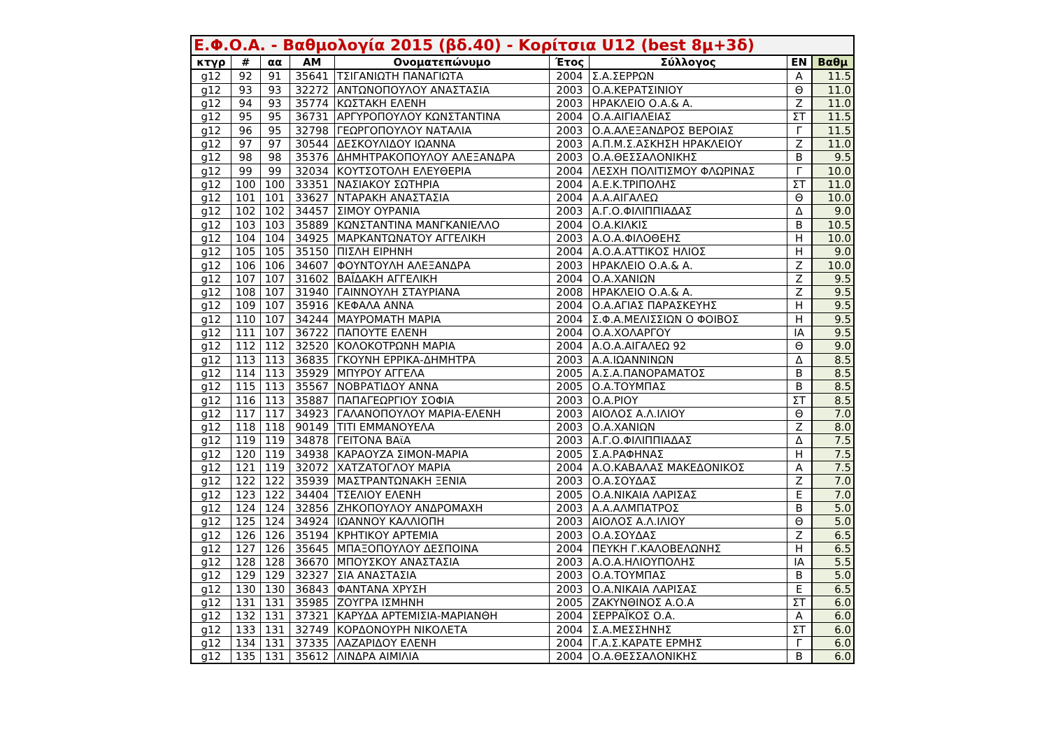| Ε.Φ.Ο.Α. - Βαθμολογία 2015 (βδ.40) - Κορίτσια U12 (best 8μ+3δ) | | | | | | | | |
| --- | --- | --- | --- | --- | --- | --- | --- | --- |
| κτγρ | # | αα | AM | Ονοματεπώνυμο | Έτος | Σύλλογος | EN | Βαθμ |
| g12 | 92 | 91 | 35641 | ΤΣΙΓΑΝΙΩΤΗ ΠΑΝΑΓΙΩΤΑ | 2004 | Σ.Α.ΣΕΡΡΩΝ | Α | 11.5 |
| g12 | 93 | 93 | 32272 | ΑΝΤΩΝΟΠΟΥΛΟΥ ΑΝΑΣΤΑΣΙΑ | 2003 | Ο.Α.ΚΕΡΑΤΣΙΝΙΟΥ | Θ | 11.0 |
| g12 | 94 | 93 | 35774 | ΚΩΣΤΑΚΗ ΕΛΕΝΗ | 2003 | ΗΡΑΚΛΕΙΟ Ο.Α.& Α. | Ζ | 11.0 |
| g12 | 95 | 95 | 36731 | ΑΡΓΥΡΟΠΟΥΛΟΥ ΚΩΝΣΤΑΝΤΙΝΑ | 2004 | Ο.Α.ΑΙΓΙΑΛΕΙΑΣ | ΣΤ | 11.5 |
| g12 | 96 | 95 | 32798 | ΓΕΩΡΓΟΠΟΥΛΟΥ ΝΑΤΑΛΙΑ | 2003 | Ο.Α.ΑΛΕΞΑΝΔΡΟΣ ΒΕΡΟΙΑΣ | Γ | 11.5 |
| g12 | 97 | 97 | 30544 | ΔΕΣΚΟΥΛΙΔΟΥ ΙΩΑΝΝΑ | 2003 | Α.Π.Μ.Σ.ΑΣΚΗΣΗ ΗΡΑΚΛΕΙΟΥ | Ζ | 11.0 |
| g12 | 98 | 98 | 35376 | ΔΗΜΗΤΡΑΚΟΠΟΥΛΟΥ ΑΛΕΞΑΝΔΡΑ | 2003 | Ο.Α.ΘΕΣΣΑΛΟΝΙΚΗΣ | Β | 9.5 |
| g12 | 99 | 99 | 32034 | ΚΟΥΤΣΟΤΟΛΗ ΕΛΕΥΘΕΡΙΑ | 2004 | ΛΕΣΧΗ ΠΟΛΙΤΙΣΜΟΥ ΦΛΩΡΙΝΑΣ | Γ | 10.0 |
| g12 | 100 | 100 | 33351 | ΝΑΣΙΑΚΟΥ ΣΩΤΗΡΙΑ | 2004 | Α.Ε.Κ.ΤΡΙΠΟΛΗΣ | ΣΤ | 11.0 |
| g12 | 101 | 101 | 33627 | ΝΤΑΡΑΚΗ ΑΝΑΣΤΑΣΙΑ | 2004 | Α.Α.ΑΙΓΑΛΕΩ | Θ | 10.0 |
| g12 | 102 | 102 | 34457 | ΣΙΜΟΥ ΟΥΡΑΝΙΑ | 2003 | Α.Γ.Ο.ΦΙΛΙΠΠΙΑΔΑΣ | Δ | 9.0 |
| g12 | 103 | 103 | 35889 | ΚΩΝΣΤΑΝΤΙΝΑ ΜΑΝΓΚΑΝΙΕΛΛΟ | 2004 | Ο.Α.ΚΙΛΚΙΣ | Β | 10.5 |
| g12 | 104 | 104 | 34925 | ΜΑΡΚΑΝΤΩΝΑΤΟΥ ΑΓΓΕΛΙΚΗ | 2003 | Α.Ο.Α.ΦΙΛΟΘΕΗΣ | Η | 10.0 |
| g12 | 105 | 105 | 35150 | ΠΙΣΛΗ ΕΙΡΗΝΗ | 2004 | Α.Ο.Α.ΑΤΤΙΚΟΣ ΗΛΙΟΣ | Η | 9.0 |
| g12 | 106 | 106 | 34607 | ΦΟΥΝΤΟΥΛΗ ΑΛΕΞΑΝΔΡΑ | 2003 | ΗΡΑΚΛΕΙΟ Ο.Α.& Α. | Ζ | 10.0 |
| g12 | 107 | 107 | 31602 | ΒΑΪΔΑΚΗ ΑΓΓΕΛΙΚΗ | 2004 | Ο.Α.ΧΑΝΙΩΝ | Ζ | 9.5 |
| g12 | 108 | 107 | 31940 | ΓΑΙΝΝΟΥΛΗ ΣΤΑΥΡΙΑΝΑ | 2008 | ΗΡΑΚΛΕΙΟ Ο.Α.& Α. | Ζ | 9.5 |
| g12 | 109 | 107 | 35916 | ΚΕΦΑΛΑ ΑΝΝΑ | 2004 | Ο.Α.ΑΓΙΑΣ ΠΑΡΑΣΚΕΥΗΣ | Η | 9.5 |
| g12 | 110 | 107 | 34244 | ΜΑΥΡΟΜΑΤΗ ΜΑΡΙΑ | 2004 | Σ.Φ.Α.ΜΕΛΙΣΣΙΩΝ Ο ΦΟΙΒΟΣ | Η | 9.5 |
| g12 | 111 | 107 | 36722 | ΠΑΠΟΥΤΕ ΕΛΕΝΗ | 2004 | Ο.Α.ΧΟΛΑΡΓΟΥ | ΙΑ | 9.5 |
| g12 | 112 | 112 | 32520 | ΚΟΛΟΚΟΤΡΩΝΗ ΜΑΡΙΑ | 2004 | Α.Ο.Α.ΑΙΓΑΛΕΩ 92 | Θ | 9.0 |
| g12 | 113 | 113 | 36835 | ΓΚΟΥΝΗ ΕΡΡΙΚΑ-ΔΗΜΗΤΡΑ | 2003 | Α.Α.ΙΩΑΝΝΙΝΩΝ | Δ | 8.5 |
| g12 | 114 | 113 | 35929 | ΜΠΥΡΟΥ ΑΓΓΕΛΑ | 2005 | Α.Σ.Α.ΠΑΝΟΡΑΜΑΤΟΣ | Β | 8.5 |
| g12 | 115 | 113 | 35567 | ΝΟΒΡΑΤΙΔΟΥ ΑΝΝΑ | 2005 | Ο.Α.ΤΟΥΜΠΑΣ | Β | 8.5 |
| g12 | 116 | 113 | 35887 | ΠΑΠΑΓΕΩΡΓΙΟΥ ΣΟΦΙΑ | 2003 | Ο.Α.ΡΙΟΥ | ΣΤ | 8.5 |
| g12 | 117 | 117 | 34923 | ΓΑΛΑΝΟΠΟΥΛΟΥ ΜΑΡΙΑ-ΕΛΕΝΗ | 2003 | ΑΙΟΛΟΣ Α.Λ.ΙΛΙΟΥ | Θ | 7.0 |
| g12 | 118 | 118 | 90149 | ΤΙΤΙ ΕΜΜΑΝΟΥΕΛΑ | 2003 | Ο.Α.ΧΑΝΙΩΝ | Ζ | 8.0 |
| g12 | 119 | 119 | 34878 | ΓΕΙΤΟΝΑ ΒΑϊΑ | 2003 | Α.Γ.Ο.ΦΙΛΙΠΠΙΑΔΑΣ | Δ | 7.5 |
| g12 | 120 | 119 | 34938 | ΚΑΡΑΟΥΖΑ ΣΙΜΟΝ-ΜΑΡΙΑ | 2005 | Σ.Α.ΡΑΦΗΝΑΣ | Η | 7.5 |
| g12 | 121 | 119 | 32072 | ΧΑΤΖΑΤΟΓΛΟΥ ΜΑΡΙΑ | 2004 | Α.Ο.ΚΑΒΑΛΑΣ ΜΑΚΕΔΟΝΙΚΟΣ | Α | 7.5 |
| g12 | 122 | 122 | 35939 | ΜΑΣΤΡΑΝΤΩΝΑΚΗ ΞΕΝΙΑ | 2003 | Ο.Α.ΣΟΥΔΑΣ | Ζ | 7.0 |
| g12 | 123 | 122 | 34404 | ΤΣΕΛΙΟΥ ΕΛΕΝΗ | 2005 | Ο.Α.ΝΙΚΑΙΑ ΛΑΡΙΣΑΣ | Ε | 7.0 |
| g12 | 124 | 124 | 32856 | ΖΗΚΟΠΟΥΛΟΥ ΑΝΔΡΟΜΑΧΗ | 2003 | Α.Α.ΑΛΜΠΑΤΡΟΣ | Β | 5.0 |
| g12 | 125 | 124 | 34924 | ΙΩΑΝΝΟΥ ΚΑΛΛΙΟΠΗ | 2003 | ΑΙΟΛΟΣ Α.Λ.ΙΛΙΟΥ | Θ | 5.0 |
| g12 | 126 | 126 | 35194 | ΚΡΗΤΙΚΟΥ ΑΡΤΕΜΙΑ | 2003 | Ο.Α.ΣΟΥΔΑΣ | Ζ | 6.5 |
| g12 | 127 | 126 | 35645 | ΜΠΑΞΟΠΟΥΛΟΥ ΔΕΣΠΟΙΝΑ | 2004 | ΠΕΥΚΗ Γ.ΚΑΛΟΒΕΛΩΝΗΣ | Η | 6.5 |
| g12 | 128 | 128 | 36670 | ΜΠΟΥΣΚΟΥ ΑΝΑΣΤΑΣΙΑ | 2003 | Α.Ο.Α.ΗΛΙΟΥΠΟΛΗΣ | ΙΑ | 5.5 |
| g12 | 129 | 129 | 32327 | ΣΙΑ ΑΝΑΣΤΑΣΙΑ | 2003 | Ο.Α.ΤΟΥΜΠΑΣ | Β | 5.0 |
| g12 | 130 | 130 | 36843 | ΦΑΝΤΑΝΑ ΧΡΥΣΗ | 2003 | Ο.Α.ΝΙΚΑΙΑ ΛΑΡΙΣΑΣ | Ε | 6.5 |
| g12 | 131 | 131 | 35985 | ΖΟΥΓΡΑ ΙΣΜΗΝΗ | 2005 | ΖΑΚΥΝΘΙΝΟΣ Α.Ο.Α | ΣΤ | 6.0 |
| g12 | 132 | 131 | 37321 | ΚΑΡΥΔΑ ΑΡΤΕΜΙΣΙΑ-ΜΑΡΙΑΝΘΗ | 2004 | ΣΕΡΡΑΪΚΟΣ Ο.Α. | Α | 6.0 |
| g12 | 133 | 131 | 32749 | ΚΟΡΔΟΝΟΥΡΗ ΝΙΚΟΛΕΤΑ | 2004 | Σ.Α.ΜΕΣΣΗΝΗΣ | ΣΤ | 6.0 |
| g12 | 134 | 131 | 37335 | ΛΑΖΑΡΙΔΟΥ ΕΛΕΝΗ | 2004 | Γ.Α.Σ.ΚΑΡΑΤΕ ΕΡΜΗΣ | Γ | 6.0 |
| g12 | 135 | 131 | 35612 | ΛΙΝΔΡΑ ΑΙΜΙΛΙΑ | 2004 | Ο.Α.ΘΕΣΣΑΛΟΝΙΚΗΣ | Β | 6.0 |